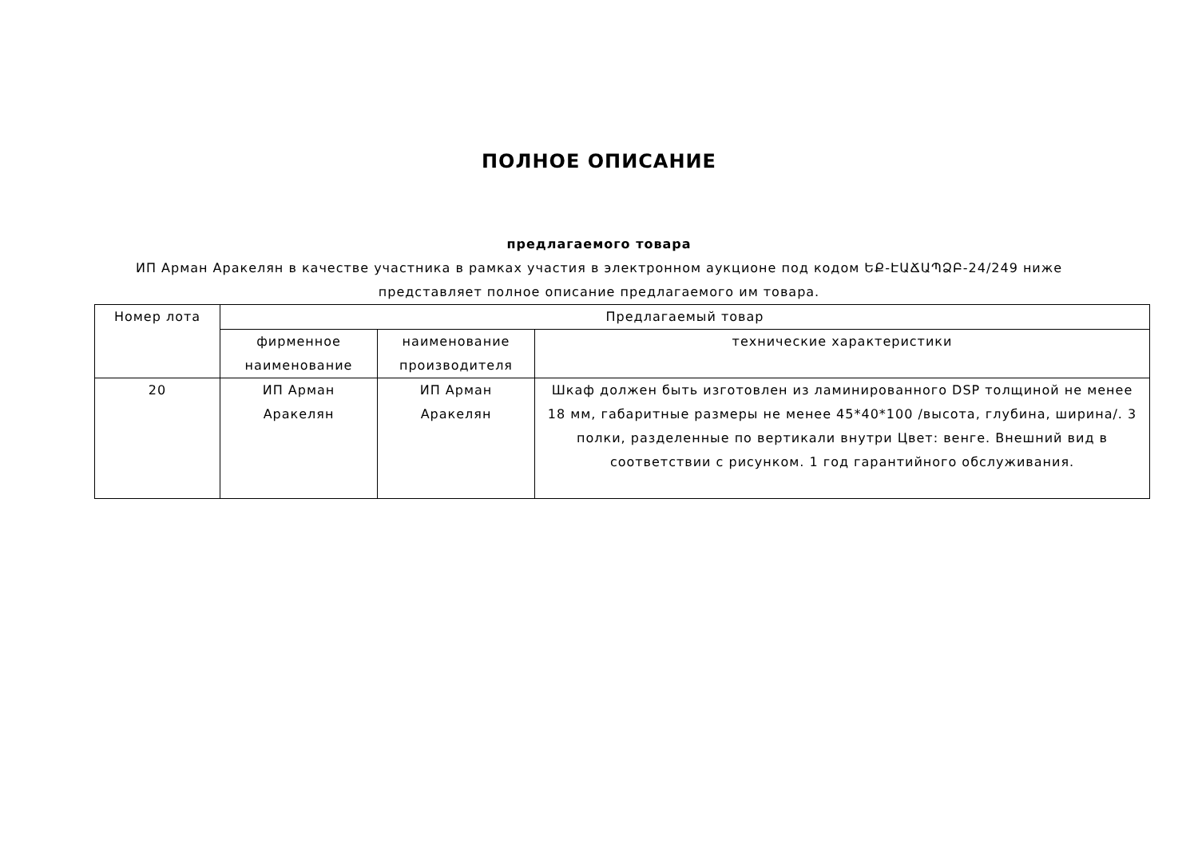ПОЛНОЕ ОПИСАНИЕ
предлагаемого товара
ИП Арман Аракелян в качестве участника в рамках участия в электронном аукционе под кодом ԵՔ-ԷԱՃԱՊՁԲ-24/249 ниже представляет полное описание предлагаемого им товара.
| Номер лота | Предлагаемый товар | | |
| --- | --- | --- | --- |
| | фирменное наименование | наименование производителя | технические характеристики |
| 20 | ИП Арман Аракелян | ИП Арман Аракелян | Шкаф должен быть изготовлен из ламинированного DSP толщиной не менее 18 мм, габаритные размеры не менее 45*40*100 /высота, глубина, ширина/. 3 полки, разделенные по вертикали внутри Цвет: венге. Внешний вид в соответствии с рисунком. 1 год гарантийного обслуживания. |